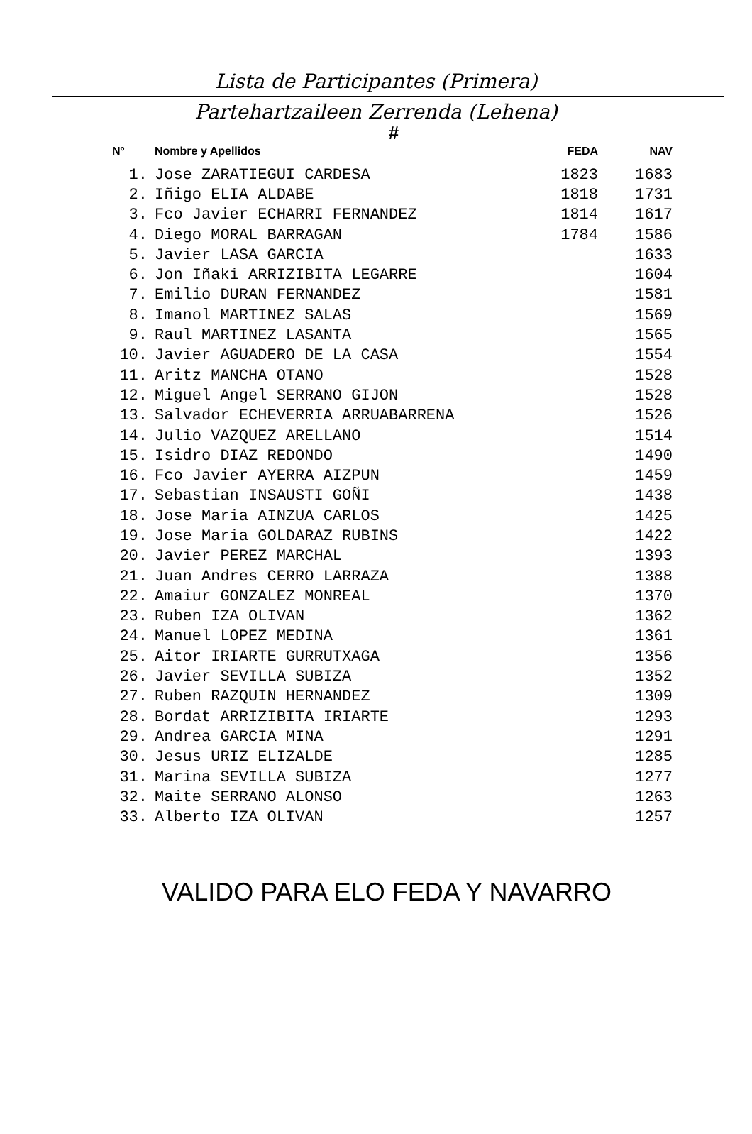Lista de Participantes (Primera)
Partehartzaileen Zerrenda (Lehena)
#
| Nº | Nombre y Apellidos | FEDA | NAV |
| --- | --- | --- | --- |
| 1. | Jose ZARATIEGUI CARDESA | 1823 | 1683 |
| 2. | Iñigo ELIA ALDABE | 1818 | 1731 |
| 3. | Fco Javier ECHARRI FERNANDEZ | 1814 | 1617 |
| 4. | Diego MORAL BARRAGAN | 1784 | 1586 |
| 5. | Javier LASA GARCIA | | 1633 |
| 6. | Jon Iñaki ARRIZIBITA LEGARRE | | 1604 |
| 7. | Emilio DURAN FERNANDEZ | | 1581 |
| 8. | Imanol MARTINEZ SALAS | | 1569 |
| 9. | Raul MARTINEZ LASANTA | | 1565 |
| 10. | Javier AGUADERO DE LA CASA | | 1554 |
| 11. | Aritz MANCHA OTANO | | 1528 |
| 12. | Miguel Angel SERRANO GIJON | | 1528 |
| 13. | Salvador ECHEVERRIA ARRUABARRENA | | 1526 |
| 14. | Julio VAZQUEZ ARELLANO | | 1514 |
| 15. | Isidro DIAZ REDONDO | | 1490 |
| 16. | Fco Javier AYERRA AIZPUN | | 1459 |
| 17. | Sebastian INSAUSTI GOÑI | | 1438 |
| 18. | Jose Maria AINZUA CARLOS | | 1425 |
| 19. | Jose Maria GOLDARAZ RUBINS | | 1422 |
| 20. | Javier PEREZ MARCHAL | | 1393 |
| 21. | Juan Andres CERRO LARRAZA | | 1388 |
| 22. | Amaiur GONZALEZ MONREAL | | 1370 |
| 23. | Ruben IZA OLIVAN | | 1362 |
| 24. | Manuel LOPEZ MEDINA | | 1361 |
| 25. | Aitor IRIARTE GURRUTXAGA | | 1356 |
| 26. | Javier SEVILLA SUBIZA | | 1352 |
| 27. | Ruben RAZQUIN HERNANDEZ | | 1309 |
| 28. | Bordat ARRIZIBITA IRIARTE | | 1293 |
| 29. | Andrea GARCIA MINA | | 1291 |
| 30. | Jesus URIZ ELIZALDE | | 1285 |
| 31. | Marina SEVILLA SUBIZA | | 1277 |
| 32. | Maite SERRANO ALONSO | | 1263 |
| 33. | Alberto IZA OLIVAN | | 1257 |
VALIDO PARA ELO FEDA Y NAVARRO